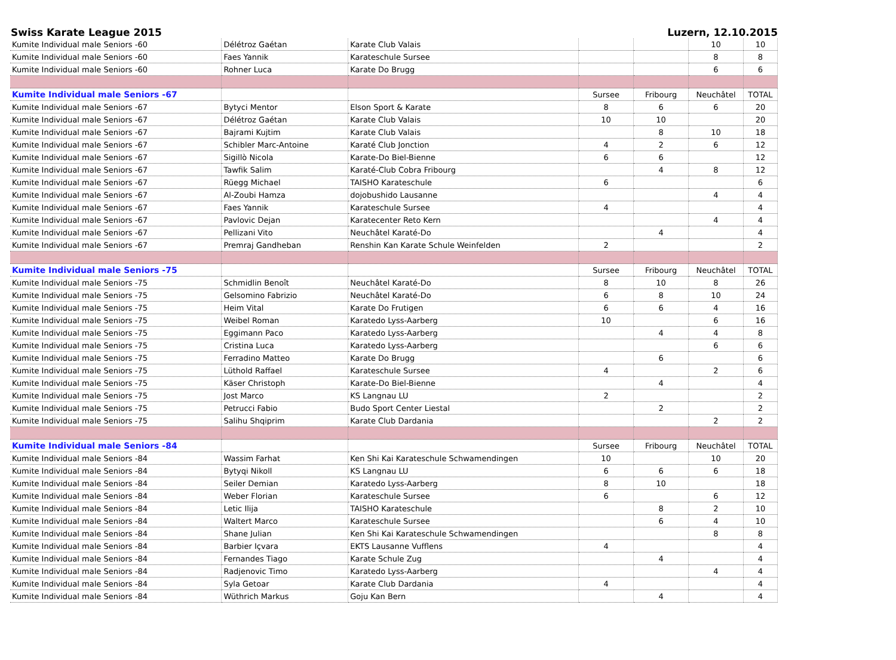Swiss Karate League 2015 Luzern, 12.10.2015
| Kumite Individual male Seniors -60 | Délétroz Gaétan | Karate Club Valais | | | 10 | 10 |
| Kumite Individual male Seniors -60 | Faes Yannik | Karateschule Sursee | | | 8 | 8 |
| Kumite Individual male Seniors -60 | Rohner Luca | Karate Do Brugg | | | 6 | 6 |
| Kumite Individual male Seniors -67 | | | Sursee | Fribourg | Neuchâtel | TOTAL |
| Kumite Individual male Seniors -67 | Bytyci Mentor | Elson Sport & Karate | 8 | 6 | 6 | 20 |
| Kumite Individual male Seniors -67 | Délétroz Gaétan | Karate Club Valais | 10 | 10 | | 20 |
| Kumite Individual male Seniors -67 | Bajrami Kujtim | Karate Club Valais | | 8 | 10 | 18 |
| Kumite Individual male Seniors -67 | Schibler Marc-Antoine | Karaté Club Jonction | 4 | 2 | 6 | 12 |
| Kumite Individual male Seniors -67 | Sigillò Nicola | Karate-Do Biel-Bienne | 6 | 6 | | 12 |
| Kumite Individual male Seniors -67 | Tawfik Salim | Karaté-Club Cobra Fribourg | | 4 | 8 | 12 |
| Kumite Individual male Seniors -67 | Rüegg Michael | TAISHO Karateschule | 6 | | | 6 |
| Kumite Individual male Seniors -67 | Al-Zoubi Hamza | dojobushido Lausanne | | | 4 | 4 |
| Kumite Individual male Seniors -67 | Faes Yannik | Karateschule Sursee | 4 | | | 4 |
| Kumite Individual male Seniors -67 | Pavlovic Dejan | Karatecenter Reto Kern | | | 4 | 4 |
| Kumite Individual male Seniors -67 | Pellizani Vito | Neuchâtel Karaté-Do | | 4 | | 4 |
| Kumite Individual male Seniors -67 | Premraj Gandheban | Renshin Kan Karate Schule Weinfelden | 2 | | | 2 |
| Kumite Individual male Seniors -75 | | | Sursee | Fribourg | Neuchâtel | TOTAL |
| Kumite Individual male Seniors -75 | Schmidlin Benoît | Neuchâtel Karaté-Do | 8 | 10 | 8 | 26 |
| Kumite Individual male Seniors -75 | Gelsomino Fabrizio | Neuchâtel Karaté-Do | 6 | 8 | 10 | 24 |
| Kumite Individual male Seniors -75 | Heim Vital | Karate Do Frutigen | 6 | 6 | 4 | 16 |
| Kumite Individual male Seniors -75 | Weibel Roman | Karatedo Lyss-Aarberg | 10 | | 6 | 16 |
| Kumite Individual male Seniors -75 | Eggimann Paco | Karatedo Lyss-Aarberg | | 4 | 4 | 8 |
| Kumite Individual male Seniors -75 | Cristina Luca | Karatedo Lyss-Aarberg | | | 6 | 6 |
| Kumite Individual male Seniors -75 | Ferradino Matteo | Karate Do Brugg | | 6 | | 6 |
| Kumite Individual male Seniors -75 | Lüthold Raffael | Karateschule Sursee | 4 | | 2 | 6 |
| Kumite Individual male Seniors -75 | Käser Christoph | Karate-Do Biel-Bienne | | 4 | | 4 |
| Kumite Individual male Seniors -75 | Jost Marco | KS Langnau LU | 2 | | | 2 |
| Kumite Individual male Seniors -75 | Petrucci Fabio | Budo Sport Center Liestal | | 2 | | 2 |
| Kumite Individual male Seniors -75 | Salihu Shqiprim | Karate Club Dardania | | | 2 | 2 |
| Kumite Individual male Seniors -84 | | | Sursee | Fribourg | Neuchâtel | TOTAL |
| Kumite Individual male Seniors -84 | Wassim Farhat | Ken Shi Kai Karateschule Schwamendingen | 10 | | 10 | 20 |
| Kumite Individual male Seniors -84 | Bytyqi Nikoll | KS Langnau LU | 6 | 6 | 6 | 18 |
| Kumite Individual male Seniors -84 | Seiler Demian | Karatedo Lyss-Aarberg | 8 | 10 | | 18 |
| Kumite Individual male Seniors -84 | Weber Florian | Karateschule Sursee | 6 | | 6 | 12 |
| Kumite Individual male Seniors -84 | Letic Ilija | TAISHO Karateschule | | 8 | 2 | 10 |
| Kumite Individual male Seniors -84 | Waltert Marco | Karateschule Sursee | | 6 | 4 | 10 |
| Kumite Individual male Seniors -84 | Shane Julian | Ken Shi Kai Karateschule Schwamendingen | | | 8 | 8 |
| Kumite Individual male Seniors -84 | Barbier Içvara | EKTS Lausanne Vufflens | 4 | | | 4 |
| Kumite Individual male Seniors -84 | Fernandes Tiago | Karate Schule Zug | | 4 | | 4 |
| Kumite Individual male Seniors -84 | Radjenovic Timo | Karatedo Lyss-Aarberg | | | 4 | 4 |
| Kumite Individual male Seniors -84 | Syla Getoar | Karate Club Dardania | 4 | | | 4 |
| Kumite Individual male Seniors -84 | Wüthrich Markus | Goju Kan Bern | | 4 | | 4 |